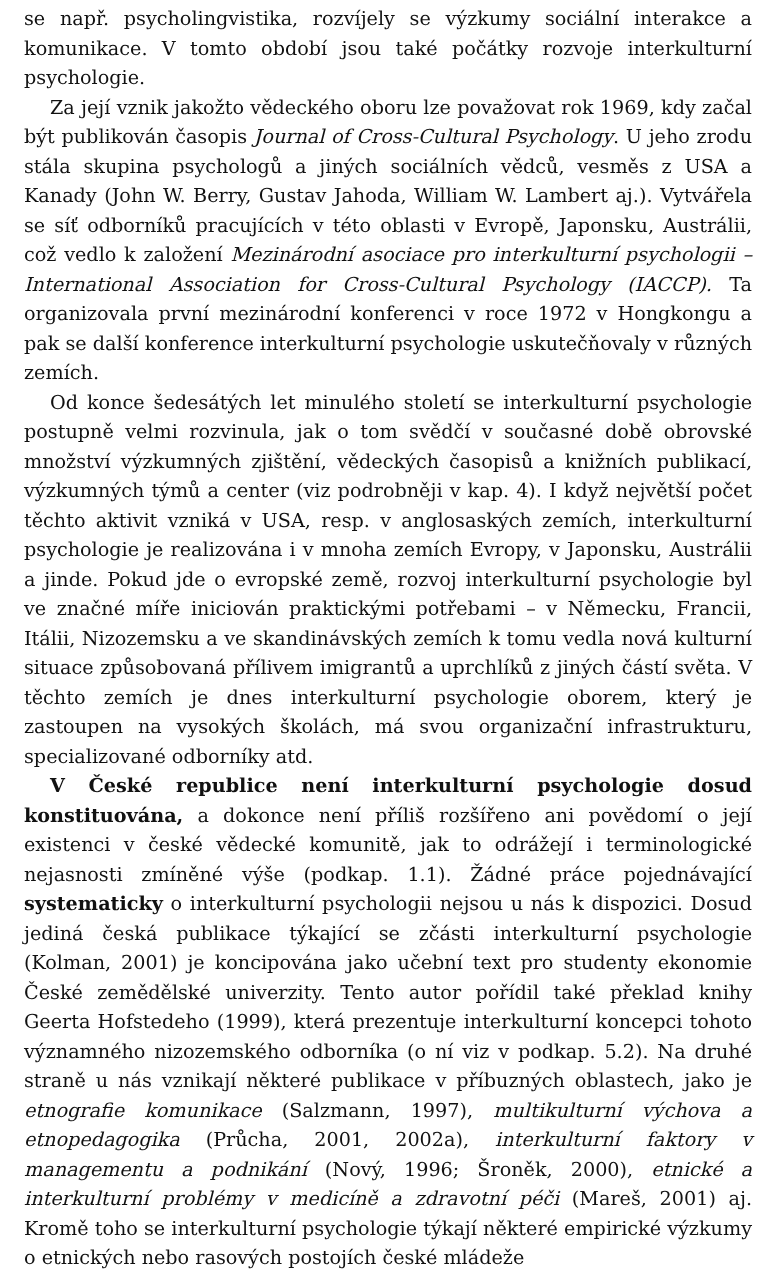se např. psycholingvistika, rozvíjely se výzkumy sociální interakce a komunikace. V tomto období jsou také počátky rozvoje interkulturní psychologie.
Za její vznik jakožto vědeckého oboru lze považovat rok 1969, kdy začal být publikován časopis Journal of Cross-Cultural Psychology. U jeho zrodu stála skupina psychologů a jiných sociálních vědců, vesměs z USA a Kanady (John W. Berry, Gustav Jahoda, William W. Lambert aj.). Vytvářela se síť odborníků pracujících v této oblasti v Evropě, Japonsku, Austrálii, což vedlo k založení Mezinárodní asociace pro interkulturní psychologii – International Association for Cross-Cultural Psychology (IACCP). Ta organizovala první mezinárodní konferenci v roce 1972 v Hongkongu a pak se další konference interkulturní psychologie uskutečňovaly v různých zemích.
Od konce šedesátých let minulého století se interkulturní psychologie postupně velmi rozvinula, jak o tom svědčí v současné době obrovské množství výzkumných zjištění, vědeckých časopisů a knižních publikací, výzkumných týmů a center (viz podrobněji v kap. 4). I když největší počet těchto aktivit vzniká v USA, resp. v anglosaských zemích, interkulturní psychologie je realizována i v mnoha zemích Evropy, v Japonsku, Austrálii a jinde. Pokud jde o evropské země, rozvoj interkulturní psychologie byl ve značné míře iniciován praktickými potřebami – v Německu, Francii, Itálii, Nizozemsku a ve skandinávských zemích k tomu vedla nová kulturní situace způsobovaná přílivem imigrantů a uprchlíků z jiných částí světa. V těchto zemích je dnes interkulturní psychologie oborem, který je zastoupen na vysokých školách, má svou organizační infrastrukturu, specializované odborníky atd.
V České republice není interkulturní psychologie dosud konstituována, a dokonce není příliš rozšířeno ani povědomí o její existenci v české vědecké komunitě, jak to odrážejí i terminologické nejasnosti zmíněné výše (podkap. 1.1). Žádné práce pojednávající systematicky o interkulturní psychologii nejsou u nás k dispozici. Dosud jediná česká publikace týkající se zčásti interkulturní psychologie (Kolman, 2001) je koncipována jako učební text pro studenty ekonomie České zemědělské univerzity. Tento autor pořídil také překlad knihy Geerta Hofstedeho (1999), která prezentuje interkulturní koncepci tohoto významného nizozemského odborníka (o ní viz v podkap. 5.2). Na druhé straně u nás vznikají některé publikace v příbuzných oblastech, jako je etnografie komunikace (Salzmann, 1997), multikulturní výchova a etnopedagogika (Průcha, 2001, 2002a), interkulturní faktory v managementu a podnikání (Nový, 1996; Šroněk, 2000), etnické a interkulturní problémy v medicíně a zdravotní péči (Mareš, 2001) aj. Kromě toho se interkulturní psychologie týkají některé empirické výzkumy o etnických nebo rasových postojích české mládeže